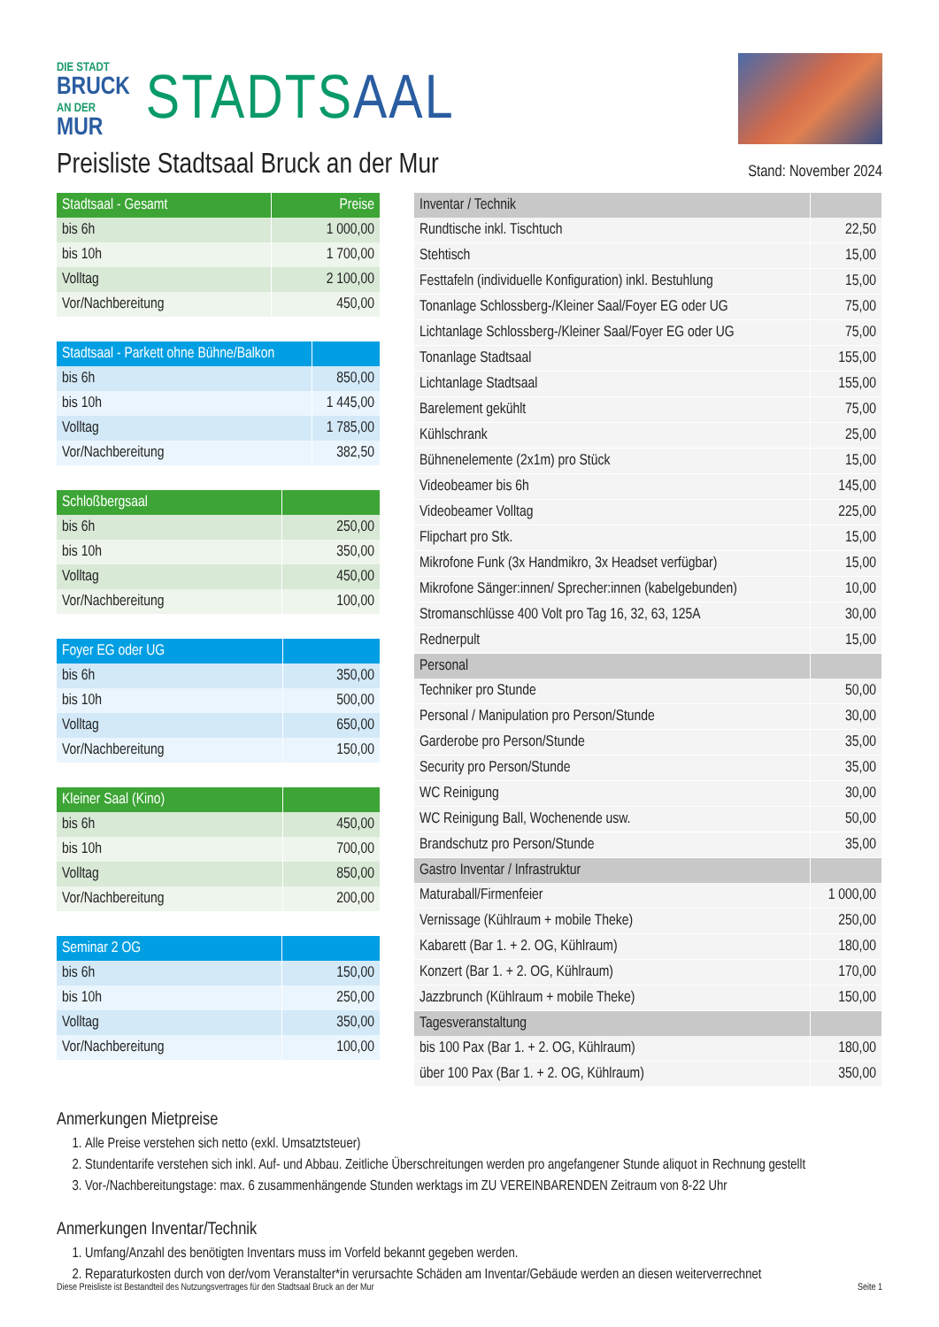DIE STADT
BRUCK
AN DER
MUR
STADTSAAL
Preisliste Stadtsaal Bruck an der Mur
Stand: November 2024
| Stadtsaal - Gesamt | Preise |
| --- | --- |
| bis 6h | 1 000,00 |
| bis 10h | 1 700,00 |
| Volltag | 2 100,00 |
| Vor/Nachbereitung | 450,00 |
| Stadtsaal - Parkett ohne Bühne/Balkon | |
| --- | --- |
| bis 6h | 850,00 |
| bis 10h | 1 445,00 |
| Volltag | 1 785,00 |
| Vor/Nachbereitung | 382,50 |
| Schloßbergsaal | |
| --- | --- |
| bis 6h | 250,00 |
| bis 10h | 350,00 |
| Volltag | 450,00 |
| Vor/Nachbereitung | 100,00 |
| Foyer EG oder UG | |
| --- | --- |
| bis 6h | 350,00 |
| bis 10h | 500,00 |
| Volltag | 650,00 |
| Vor/Nachbereitung | 150,00 |
| Kleiner Saal (Kino) | |
| --- | --- |
| bis 6h | 450,00 |
| bis 10h | 700,00 |
| Volltag | 850,00 |
| Vor/Nachbereitung | 200,00 |
| Seminar 2 OG | |
| --- | --- |
| bis 6h | 150,00 |
| bis 10h | 250,00 |
| Volltag | 350,00 |
| Vor/Nachbereitung | 100,00 |
| Inventar / Technik | |
| --- | --- |
| Rundtische inkl. Tischtuch | 22,50 |
| Stehtisch | 15,00 |
| Festtafeln (individuelle Konfiguration) inkl. Bestuhlung | 15,00 |
| Tonanlage Schlossberg-/Kleiner Saal/Foyer EG oder UG | 75,00 |
| Lichtanlage Schlossberg-/Kleiner Saal/Foyer EG oder UG | 75,00 |
| Tonanlage Stadtsaal | 155,00 |
| Lichtanlage Stadtsaal | 155,00 |
| Barelement gekühlt | 75,00 |
| Kühlschrank | 25,00 |
| Bühnenelemente (2x1m) pro Stück | 15,00 |
| Videobeamer bis 6h | 145,00 |
| Videobeamer Volltag | 225,00 |
| Flipchart pro Stk. | 15,00 |
| Mikrofone Funk (3x Handmikro, 3x Headset verfügbar) | 15,00 |
| Mikrofone Sänger:innen/ Sprecher:innen (kabelgebunden) | 10,00 |
| Stromanschlüsse 400 Volt pro Tag 16, 32, 63, 125A | 30,00 |
| Rednerpult | 15,00 |
| Personal | |
| Techniker pro Stunde | 50,00 |
| Personal / Manipulation pro Person/Stunde | 30,00 |
| Garderobe pro Person/Stunde | 35,00 |
| Security pro Person/Stunde | 35,00 |
| WC Reinigung | 30,00 |
| WC Reinigung Ball, Wochenende usw. | 50,00 |
| Brandschutz pro Person/Stunde | 35,00 |
| Gastro Inventar / Infrastruktur | |
| Maturaball/Firmenfeier | 1 000,00 |
| Vernissage (Kühlraum + mobile Theke) | 250,00 |
| Kabarett (Bar 1. + 2. OG, Kühlraum) | 180,00 |
| Konzert (Bar 1. + 2. OG, Kühlraum) | 170,00 |
| Jazzbrunch (Kühlraum + mobile Theke) | 150,00 |
| Tagesveranstaltung | |
| bis 100 Pax (Bar 1. + 2. OG, Kühlraum) | 180,00 |
| über 100 Pax (Bar 1. + 2. OG, Kühlraum) | 350,00 |
Anmerkungen Mietpreise
1. Alle Preise verstehen sich netto (exkl. Umsatztsteuer)
2. Stundentarife verstehen sich inkl. Auf- und Abbau. Zeitliche Überschreitungen werden pro angefangener Stunde aliquot in Rechnung gestellt
3. Vor-/Nachbereitungstage: max. 6 zusammenhängende Stunden werktags im ZU VEREINBARENDEN Zeitraum von 8-22 Uhr
Anmerkungen Inventar/Technik
1. Umfang/Anzahl des benötigten Inventars muss im Vorfeld bekannt gegeben werden.
2. Reparaturkosten durch von der/vom Veranstalter*in verursachte Schäden am Inventar/Gebäude werden an diesen weiterverrechnet
Diese Preisliste ist Bestandteil des Nutzungsvertrages für den Stadtsaal Bruck an der Mur Seite 1